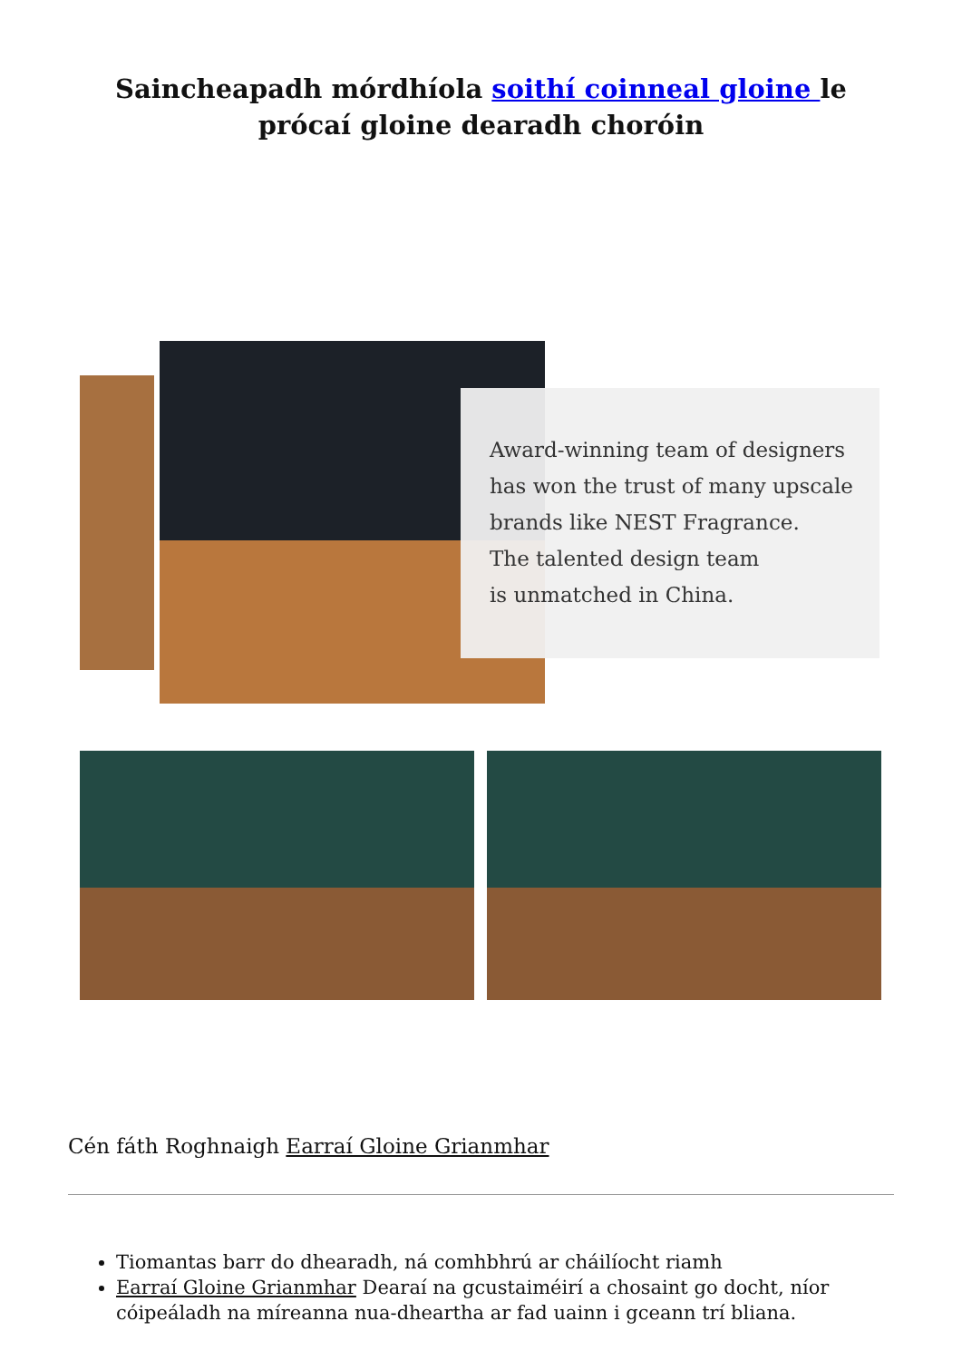Saincheapadh mórdhíola soithí coinneal gloine le prócaí gloine dearadh choróin
Award-winning team of designers
has won the trust of many upscale
brands like NEST Fragrance.
The talented design team
is unmatched in China.
Cén fáth Roghnaigh Earraí Gloine Grianmhar
Tiomantas barr do dhearadh, ná comhbhrú ar cháilíocht riamh
Earraí Gloine Grianmhar Dearaí na gcustaiméirí a chosaint go docht, níor cóipeáladh na míreanna nua-dheartha ar fad uainn i gceann trí bliana.